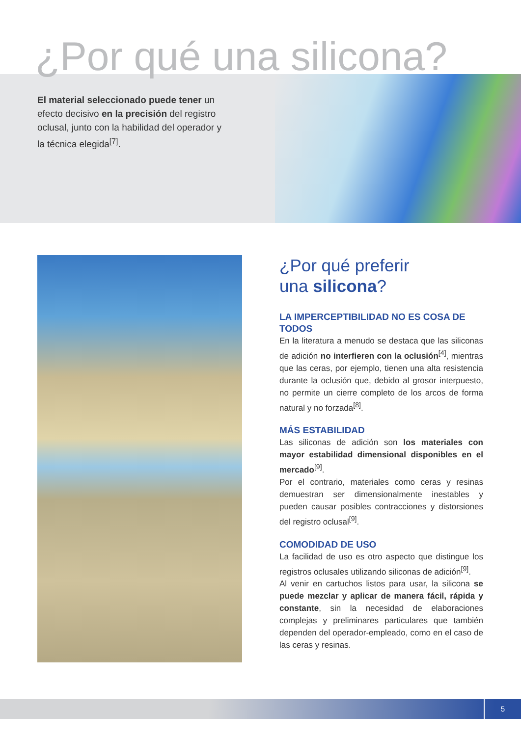¿Por qué una silicona?
El material seleccionado puede tener un efecto decisivo en la precisión del registro oclusal, junto con la habilidad del operador y la técnica elegida<sup>[7]</sup>.
¿Por qué preferir
una silicona?
LA IMPERCEPTIBILIDAD NO ES COSA DE TODOS
En la literatura a menudo se destaca que las siliconas de adición no interfieren con la oclusión<sup>[4]</sup>, mientras que las ceras, por ejemplo, tienen una alta resistencia durante la oclusión que, debido al grosor interpuesto, no permite un cierre completo de los arcos de forma natural y no forzada<sup>[8]</sup>.
MÁS ESTABILIDAD
Las siliconas de adición son los materiales con mayor estabilidad dimensional disponibles en el mercado<sup>[9]</sup>.
Por el contrario, materiales como ceras y resinas demuestran ser dimensionalmente inestables y pueden causar posibles contracciones y distorsiones del registro oclusal<sup>[9]</sup>.
COMODIDAD DE USO
La facilidad de uso es otro aspecto que distingue los registros oclusales utilizando siliconas de adición<sup>[9]</sup>.
Al venir en cartuchos listos para usar, la silicona se puede mezclar y aplicar de manera fácil, rápida y constante, sin la necesidad de elaboraciones complejas y preliminares particulares que también dependen del operador-empleado, como en el caso de las ceras y resinas.
5